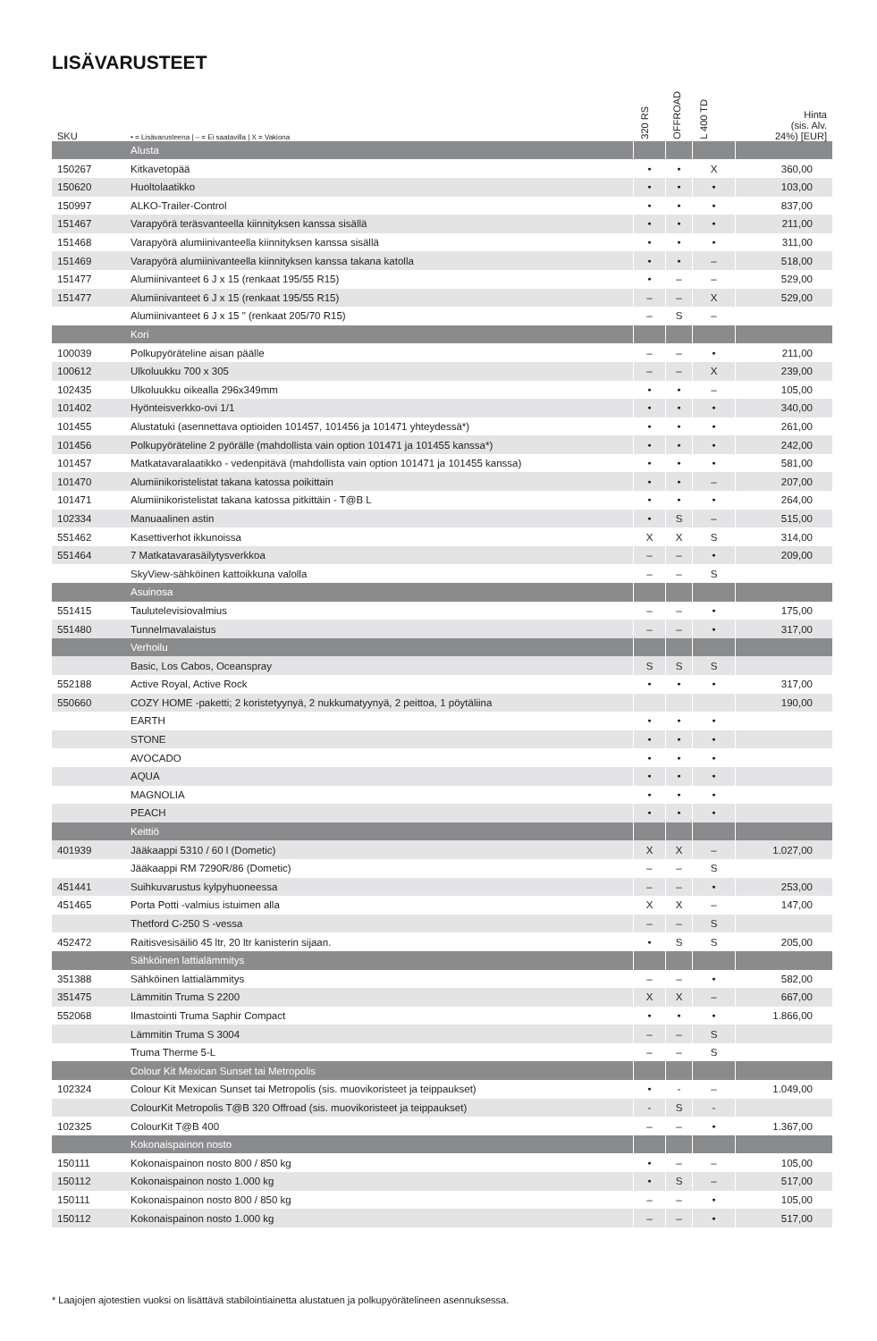LISÄVARUSTEET
| SKU | • = Lisävarusteena / – = Ei saatavilla / X = Vakiona | 320 RS | OFFROAD | L 400 TD | Hinta (sis. Alv. 24%) [EUR] |
| --- | --- | --- | --- | --- | --- |
| | Alusta | | | | |
| 150267 | Kitkavetopää | • | • | X | 360,00 |
| 150620 | Huoltolaatikko | • | • | • | 103,00 |
| 150997 | ALKO-Trailer-Control | • | • | • | 837,00 |
| 151467 | Varapyörä teräsvanteella kiinnityksen kanssa sisällä | • | • | • | 211,00 |
| 151468 | Varapyörä alumiinivanteella kiinnityksen kanssa sisällä | • | • | • | 311,00 |
| 151469 | Varapyörä alumiinivanteella kiinnityksen kanssa takana katolla | • | • | – | 518,00 |
| 151477 | Alumiinivanteet 6 J x 15 (renkaat 195/55 R15) | • | – | – | 529,00 |
| 151477 | Alumiinivanteet 6 J x 15 (renkaat 195/55 R15) | – | – | X | 529,00 |
| | Alumiinivanteet 6 J x 15 " (renkaat 205/70 R15) | – | S | – | |
| | Kori | | | | |
| 100039 | Polkupyöräteline aisan päälle | – | – | • | 211,00 |
| 100612 | Ulkoluukku 700 x 305 | – | – | X | 239,00 |
| 102435 | Ulkoluukku oikealla 296x349mm | • | • | – | 105,00 |
| 101402 | Hyönteisverkko-ovi 1/1 | • | • | • | 340,00 |
| 101455 | Alustatuki (asennettava optioiden 101457, 101456 ja 101471 yhteydessä*) | • | • | • | 261,00 |
| 101456 | Polkupyöräteline 2 pyörälle (mahdollista vain option 101471 ja 101455 kanssa*) | • | • | • | 242,00 |
| 101457 | Matkatavaralaatikko - vedenpitävä (mahdollista vain option 101471 ja 101455 kanssa) | • | • | • | 581,00 |
| 101470 | Alumiinikoristelistat takana katossa poikittain | • | • | – | 207,00 |
| 101471 | Alumiinikoristelistat takana katossa pitkittäin - T@B L | • | • | • | 264,00 |
| 102334 | Manuaalinen astin | • | S | – | 515,00 |
| 551462 | Kasettiverhot ikkunoissa | X | X | S | 314,00 |
| 551464 | 7 Matkatavarasäilytysverkkoa | – | – | • | 209,00 |
| | SkyView-sähköinen kattoikkuna valolla | – | – | S | |
| | Asuinosa | | | | |
| 551415 | Taulutelevisiovalmius | – | – | • | 175,00 |
| 551480 | Tunnelmavalaistus | – | – | • | 317,00 |
| | Verhoilu | | | | |
| | Basic, Los Cabos, Oceanspray | S | S | S | |
| 552188 | Active Royal, Active Rock | • | • | • | 317,00 |
| 550660 | COZY HOME -paketti; 2 koristetyynyä, 2 nukkumatyynyä, 2 peittoa, 1 pöytäliina | | | | 190,00 |
| | EARTH | • | • | • | |
| | STONE | • | • | • | |
| | AVOCADO | • | • | • | |
| | AQUA | • | • | • | |
| | MAGNOLIA | • | • | • | |
| | PEACH | • | • | • | |
| | Keittiö | | | | |
| 401939 | Jääkaappi 5310 / 60 l (Dometic) | X | X | – | 1.027,00 |
| | Jääkaappi RM 7290R/86 (Dometic) | – | – | S | |
| 451441 | Suihkuvarustus kylpyhuoneessa | – | – | • | 253,00 |
| 451465 | Porta Potti -valmius istuimen alla | X | X | – | 147,00 |
| | Thetford C-250 S -vessa | – | – | S | |
| 452472 | Raitisvesisäiliö 45 ltr, 20 ltr kanisterin sijaan. | • | S | S | 205,00 |
| | Sähköinen lattialämmitys | | | | |
| 351388 | Sähköinen lattialämmitys | – | – | • | 582,00 |
| 351475 | Lämmitin Truma S 2200 | X | X | – | 667,00 |
| 552068 | Ilmastointi Truma Saphir Compact | • | • | • | 1.866,00 |
| | Lämmitin Truma S 3004 | – | – | S | |
| | Truma Therme 5-L | – | – | S | |
| | Colour Kit Mexican Sunset tai Metropolis | | | | |
| 102324 | Colour Kit Mexican Sunset tai Metropolis (sis. muovikoristeet ja teippaukset) | • | - | – | 1.049,00 |
| | ColourKit Metropolis T@B 320 Offroad (sis. muovikoristeet ja teippaukset) | - | S | - | |
| 102325 | ColourKit T@B 400 | – | – | • | 1.367,00 |
| | Kokonaispainon nosto | | | | |
| 150111 | Kokonaispainon nosto 800 / 850 kg | • | – | – | 105,00 |
| 150112 | Kokonaispainon nosto 1.000 kg | • | S | – | 517,00 |
| 150111 | Kokonaispainon nosto 800 / 850 kg | – | – | • | 105,00 |
| 150112 | Kokonaispainon nosto 1.000 kg | – | – | • | 517,00 |
* Laajojen ajotestien vuoksi on lisättävä stabilointiainetta alustatuen ja polkupyörätelineen asennuksessa.